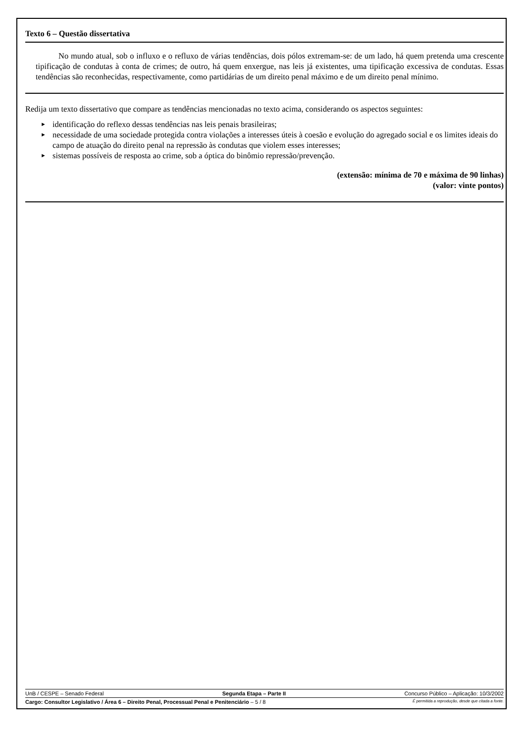Texto 6 – Questão dissertativa
No mundo atual, sob o influxo e o refluxo de várias tendências, dois pólos extremam-se: de um lado, há quem pretenda uma crescente tipificação de condutas à conta de crimes; de outro, há quem enxergue, nas leis já existentes, uma tipificação excessiva de condutas. Essas tendências são reconhecidas, respectivamente, como partidárias de um direito penal máximo e de um direito penal mínimo.
Redija um texto dissertativo que compare as tendências mencionadas no texto acima, considerando os aspectos seguintes:
► identificação do reflexo dessas tendências nas leis penais brasileiras;
► necessidade de uma sociedade protegida contra violações a interesses úteis à coesão e evolução do agregado social e os limites ideais do campo de atuação do direito penal na repressão às condutas que violem esses interesses;
► sistemas possíveis de resposta ao crime, sob a óptica do binômio repressão/prevenção.
(extensão: mínima de 70 e máxima de 90 linhas)
(valor: vinte pontos)
UnB / CESPE – Senado Federal Segunda Etapa – Parte II Concurso Público – Aplicação: 10/3/2002
Cargo: Consultor Legislativo / Área 6 – Direito Penal, Processual Penal e Penitenciário – 5 / 8 É permitida a reprodução, desde que citada a fonte.